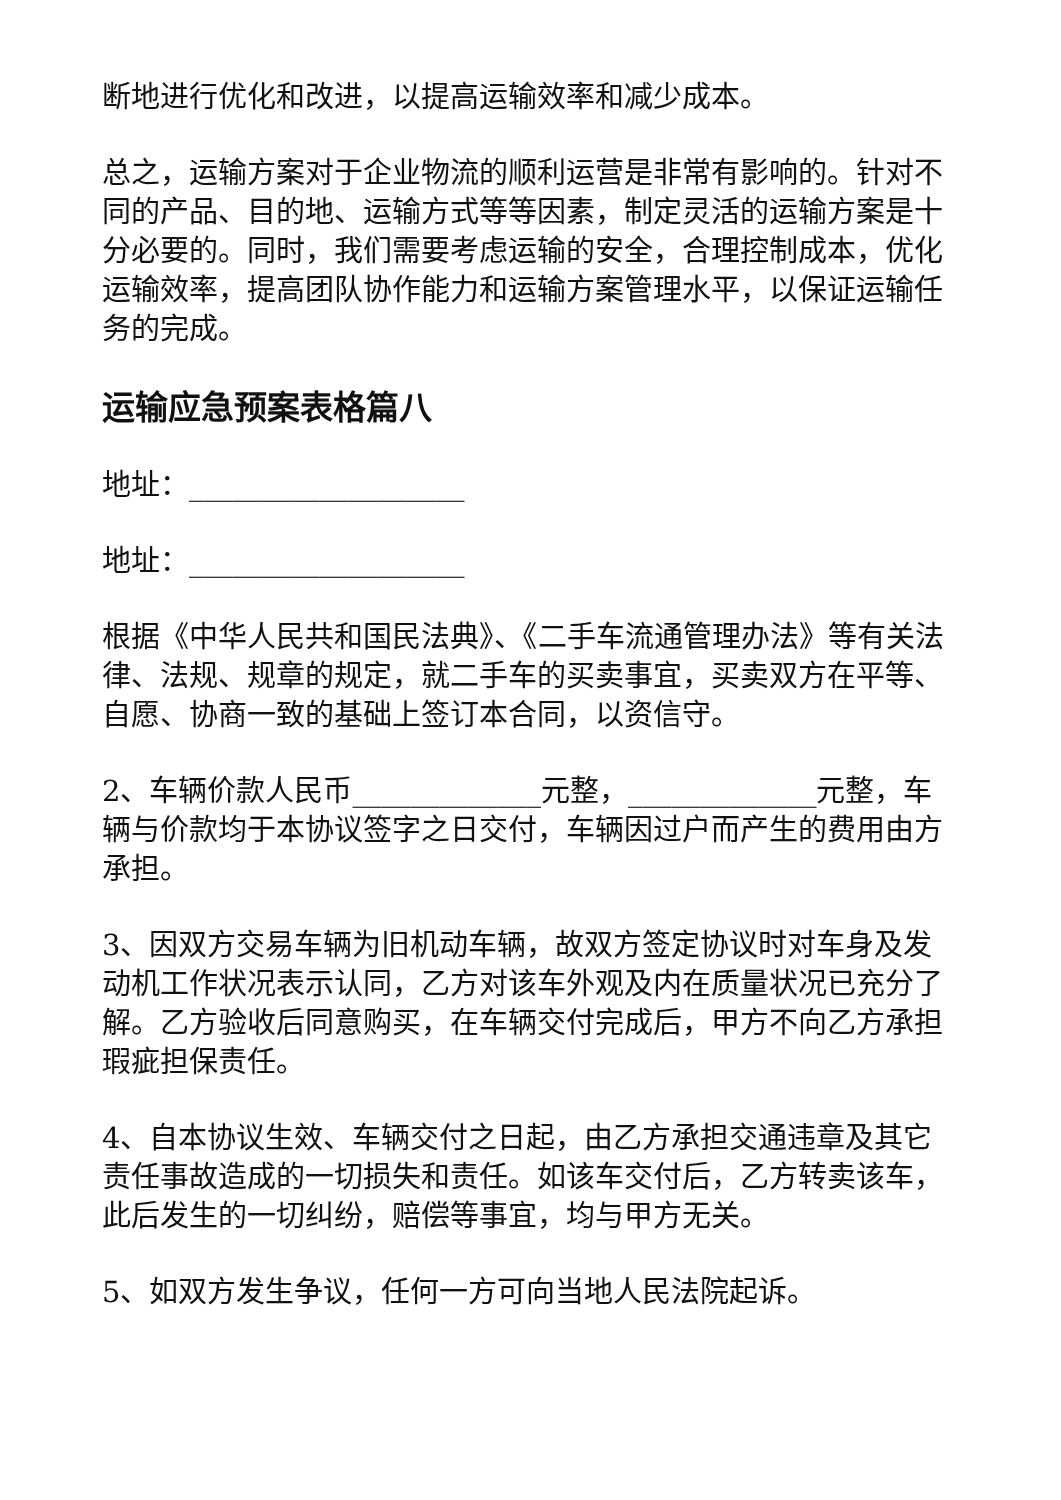断地进行优化和改进，以提高运输效率和减少成本。
总之，运输方案对于企业物流的顺利运营是非常有影响的。针对不同的产品、目的地、运输方式等等因素，制定灵活的运输方案是十分必要的。同时，我们需要考虑运输的安全，合理控制成本，优化运输效率，提高团队协作能力和运输方案管理水平，以保证运输任务的完成。
运输应急预案表格篇八
地址：___________________
地址：___________________
根据《中华人民共和国民法典》、《二手车流通管理办法》等有关法律、法规、规章的规定，就二手车的买卖事宜，买卖双方在平等、自愿、协商一致的基础上签订本合同，以资信守。
2、车辆价款人民币_____________元整，_____________元整，车辆与价款均于本协议签字之日交付，车辆因过户而产生的费用由方承担。
3、因双方交易车辆为旧机动车辆，故双方签定协议时对车身及发动机工作状况表示认同，乙方对该车外观及内在质量状况已充分了解。乙方验收后同意购买，在车辆交付完成后，甲方不向乙方承担瑕疵担保责任。
4、自本协议生效、车辆交付之日起，由乙方承担交通违章及其它责任事故造成的一切损失和责任。如该车交付后，乙方转卖该车，此后发生的一切纠纷，赔偿等事宜，均与甲方无关。
5、如双方发生争议，任何一方可向当地人民法院起诉。